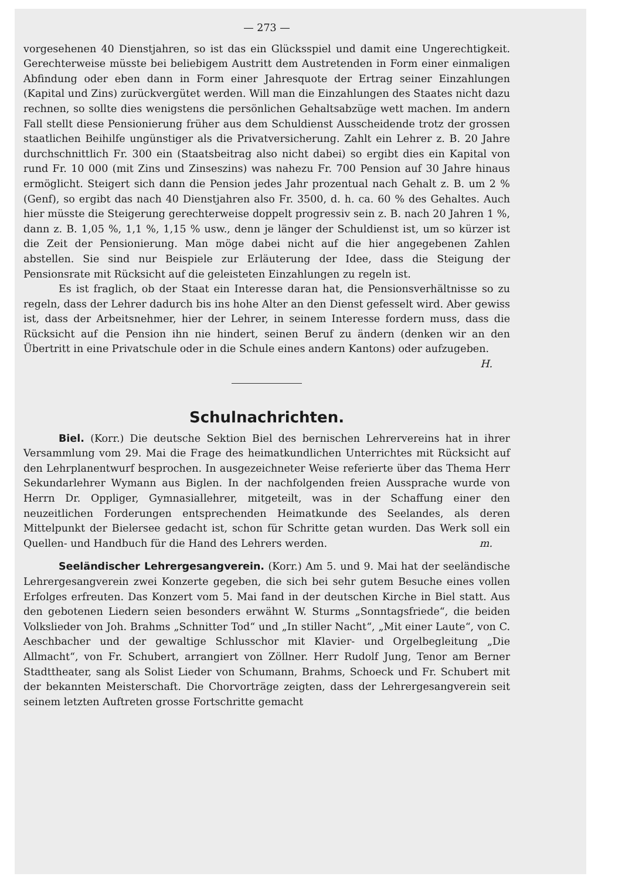— 273 —
vorgesehenen 40 Dienstjahren, so ist das ein Glücksspiel und damit eine Ungerechtigkeit. Gerechterweise müsste bei beliebigem Austritt dem Austretenden in Form einer einmaligen Abfindung oder eben dann in Form einer Jahresquote der Ertrag seiner Einzahlungen (Kapital und Zins) zurückvergütet werden. Will man die Einzahlungen des Staates nicht dazu rechnen, so sollte dies wenigstens die persönlichen Gehaltsabzüge wett machen. Im andern Fall stellt diese Pensionierung früher aus dem Schuldienst Ausscheidende trotz der grossen staatlichen Beihilfe ungünstiger als die Privatversicherung. Zahlt ein Lehrer z. B. 20 Jahre durchschnittlich Fr. 300 ein (Staatsbeitrag also nicht dabei) so ergibt dies ein Kapital von rund Fr. 10 000 (mit Zins und Zinseszins) was nahezu Fr. 700 Pension auf 30 Jahre hinaus ermöglicht. Steigert sich dann die Pension jedes Jahr prozentual nach Gehalt z. B. um 2 % (Genf), so ergibt das nach 40 Dienstjahren also Fr. 3500, d. h. ca. 60 % des Gehaltes. Auch hier müsste die Steigerung gerechterweise doppelt progressiv sein z. B. nach 20 Jahren 1 %, dann z. B. 1,05 %, 1,1 %, 1,15 % usw., denn je länger der Schuldienst ist, um so kürzer ist die Zeit der Pensionierung. Man möge dabei nicht auf die hier angegebenen Zahlen abstellen. Sie sind nur Beispiele zur Erläuterung der Idee, dass die Steigung der Pensionsrate mit Rücksicht auf die geleisteten Einzahlungen zu regeln ist.
Es ist fraglich, ob der Staat ein Interesse daran hat, die Pensionsverhältnisse so zu regeln, dass der Lehrer dadurch bis ins hohe Alter an den Dienst gefesselt wird. Aber gewiss ist, dass der Arbeitsnehmer, hier der Lehrer, in seinem Interesse fordern muss, dass die Rücksicht auf die Pension ihn nie hindert, seinen Beruf zu ändern (denken wir an den Übertritt in eine Privatschule oder in die Schule eines andern Kantons) oder aufzugeben. H.
Schulnachrichten.
Biel. (Korr.) Die deutsche Sektion Biel des bernischen Lehrervereins hat in ihrer Versammlung vom 29. Mai die Frage des heimatkundlichen Unterrichtes mit Rücksicht auf den Lehrplanentwurf besprochen. In ausgezeichneter Weise referierte über das Thema Herr Sekundarlehrer Wymann aus Biglen. In der nachfolgenden freien Aussprache wurde von Herrn Dr. Oppliger, Gymnasiallehrer, mitgeteilt, was in der Schaffung einer den neuzeitlichen Forderungen entsprechenden Heimatkunde des Seelandes, als deren Mittelpunkt der Bielersee gedacht ist, schon für Schritte getan wurden. Das Werk soll ein Quellen- und Handbuch für die Hand des Lehrers werden. m.
Seeländischer Lehrergesangverein. (Korr.) Am 5. und 9. Mai hat der seeländische Lehrergesangverein zwei Konzerte gegeben, die sich bei sehr gutem Besuche eines vollen Erfolges erfreuten. Das Konzert vom 5. Mai fand in der deutschen Kirche in Biel statt. Aus den gebotenen Liedern seien besonders erwähnt W. Sturms „Sonntagsfriede“, die beiden Volkslieder von Joh. Brahms „Schnitter Tod“ und „In stiller Nacht“, „Mit einer Laute“, von C. Aeschbacher und der gewaltige Schlusschor mit Klavier- und Orgelbegleitung „Die Allmacht“, von Fr. Schubert, arrangiert von Zöllner. Herr Rudolf Jung, Tenor am Berner Stadttheater, sang als Solist Lieder von Schumann, Brahms, Schoeck und Fr. Schubert mit der bekannten Meisterschaft. Die Chorvorträge zeigten, dass der Lehrergesangverein seit seinem letzten Auftreten grosse Fortschritte gemacht